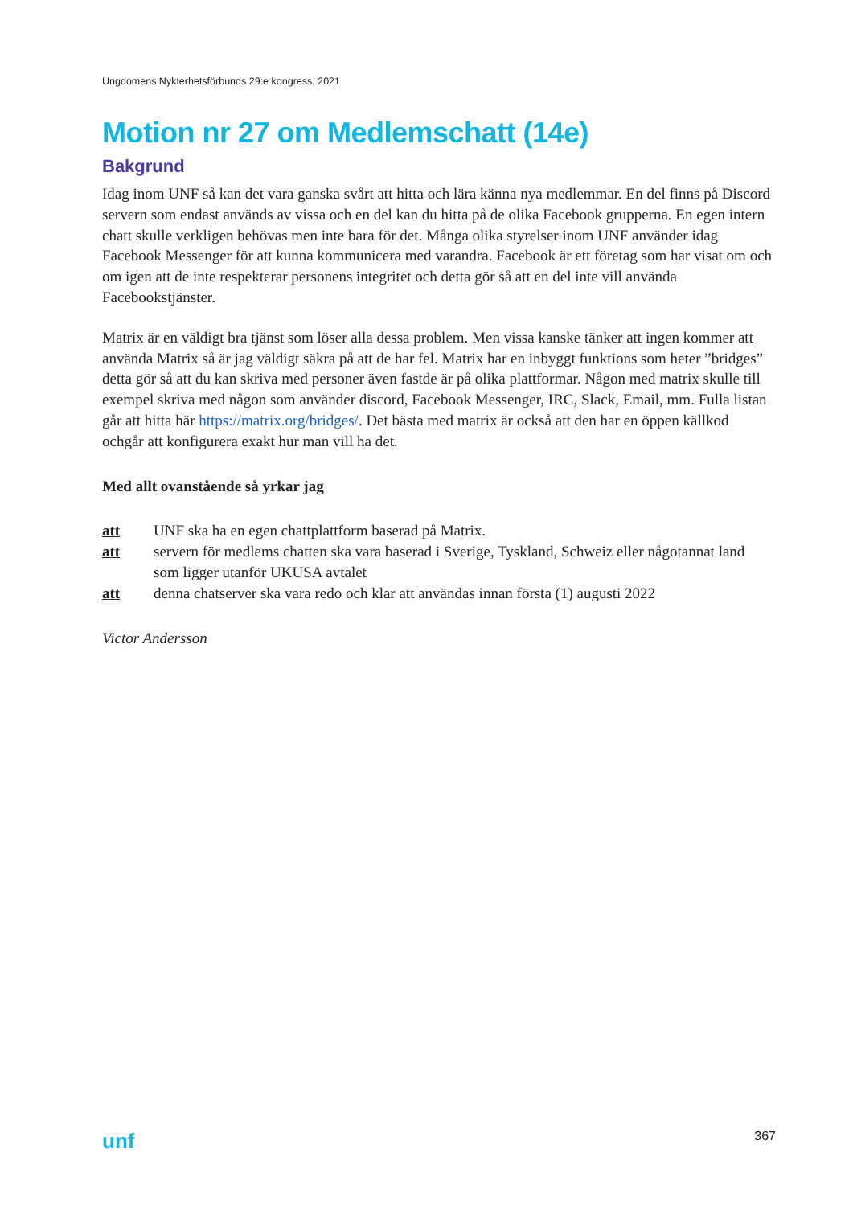Ungdomens Nykterhetsförbunds 29:e kongress, 2021
Motion nr 27 om Medlemschatt (14e)
Bakgrund
Idag inom UNF så kan det vara ganska svårt att hitta och lära känna nya medlemmar. En del finns på Discord servern som endast används av vissa och en del kan du hitta på de olika Facebook grupperna. En egen intern chatt skulle verkligen behövas men inte bara för det. Många olika styrelser inom UNF använder idag Facebook Messenger för att kunna kommunicera med varandra. Facebook är ett företag som har visat om och om igen att de inte respekterar personens integritet och detta gör så att en del inte vill använda Facebookstjänster.
Matrix är en väldigt bra tjänst som löser alla dessa problem. Men vissa kanske tänker att ingen kommer att använda Matrix så är jag väldigt säkra på att de har fel. Matrix har en inbyggt funktions som heter ”bridges” detta gör så att du kan skriva med personer även fastde är på olika plattformar. Någon med matrix skulle till exempel skriva med någon som använder discord, Facebook Messenger, IRC, Slack, Email, mm. Fulla listan går att hitta här https://matrix.org/bridges/. Det bästa med matrix är också att den har en öppen källkod ochgår att konfigurera exakt hur man vill ha det.
Med allt ovanstående så yrkar jag
| att | UNF ska ha en egen chattplattform baserad på Matrix. |
| att | servern för medlems chatten ska vara baserad i Sverige, Tyskland, Schweiz eller någotannat land som ligger utanför UKUSA avtalet |
| att | denna chatserver ska vara redo och klar att användas innan första (1) augusti 2022 |
Victor Andersson
unf 367